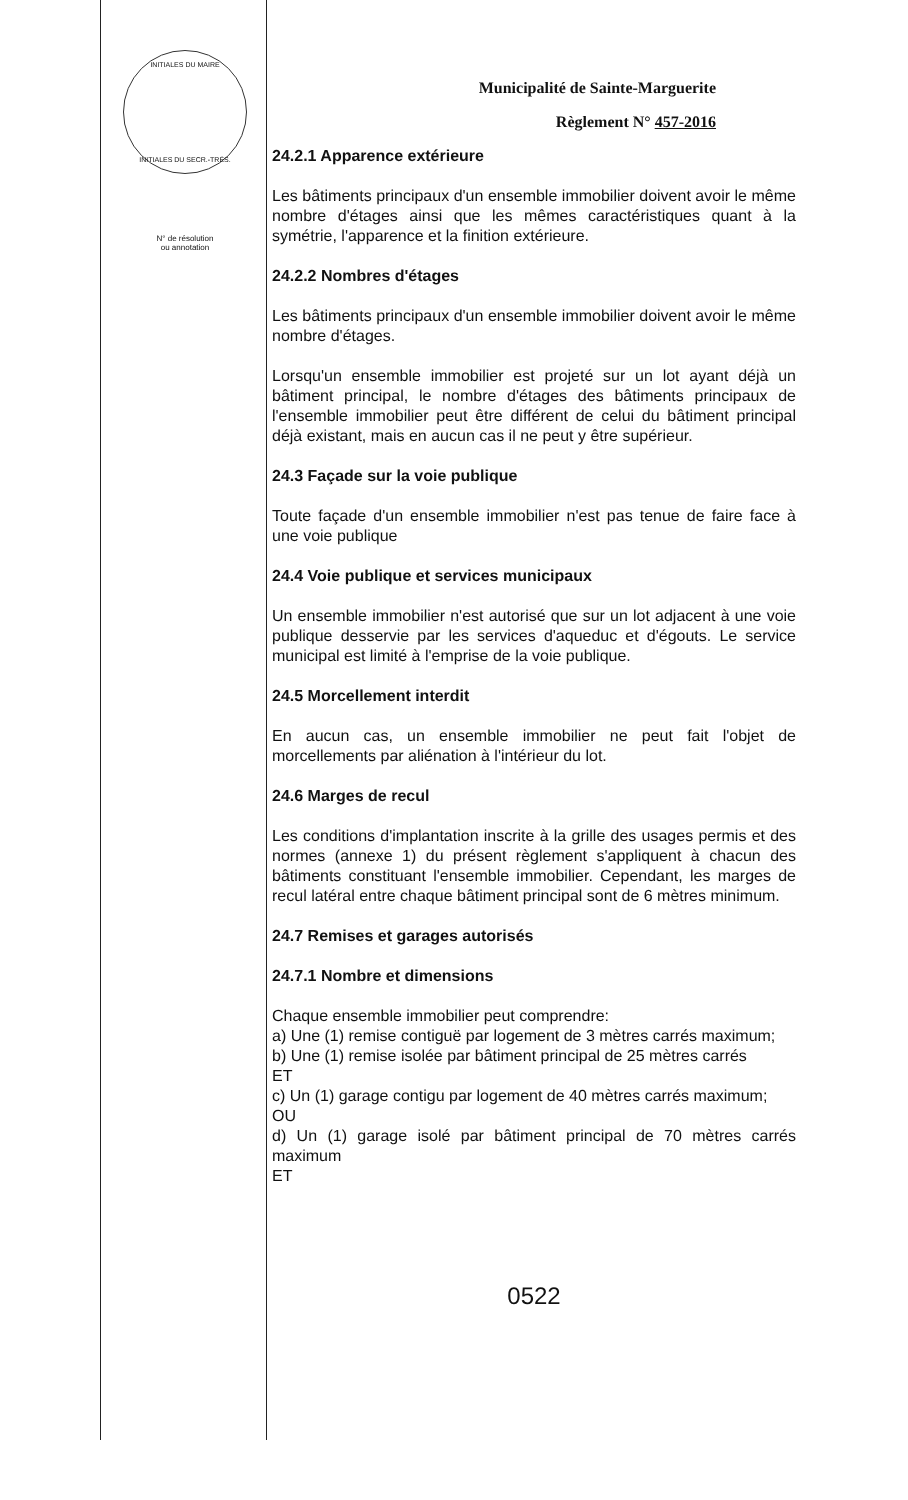INITIALES DU MAIRE
INITIALES DU SECR.-TRÉS.
N° de résolution
ou annotation
Municipalité de Sainte-Marguerite
Règlement N° 457-2016
24.2.1 Apparence extérieure
Les bâtiments principaux d'un ensemble immobilier doivent avoir le même nombre d'étages ainsi que les mêmes caractéristiques quant à la symétrie, l'apparence et la finition extérieure.
24.2.2 Nombres d'étages
Les bâtiments principaux d'un ensemble immobilier doivent avoir le même nombre d'étages.
Lorsqu'un ensemble immobilier est projeté sur un lot ayant déjà un bâtiment principal, le nombre d'étages des bâtiments principaux de l'ensemble immobilier peut être différent de celui du bâtiment principal déjà existant, mais en aucun cas il ne peut y être supérieur.
24.3 Façade sur la voie publique
Toute façade d'un ensemble immobilier n'est pas tenue de faire face à une voie publique
24.4 Voie publique et services municipaux
Un ensemble immobilier n'est autorisé que sur un lot adjacent à une voie publique desservie par les services d'aqueduc et d'égouts. Le service municipal est limité à l'emprise de la voie publique.
24.5 Morcellement interdit
En aucun cas, un ensemble immobilier ne peut fait l'objet de morcellements par aliénation à l'intérieur du lot.
24.6 Marges de recul
Les conditions d'implantation inscrite à la grille des usages permis et des normes (annexe 1) du présent règlement s'appliquent à chacun des bâtiments constituant l'ensemble immobilier. Cependant, les marges de recul latéral entre chaque bâtiment principal sont de 6 mètres minimum.
24.7 Remises et garages autorisés
24.7.1 Nombre et dimensions
Chaque ensemble immobilier peut comprendre:
a) Une (1) remise contiguë par logement de 3 mètres carrés maximum;
b) Une (1) remise isolée par bâtiment principal de 25 mètres carrés
ET
c) Un (1) garage contigu par logement de 40 mètres carrés maximum;
OU
d) Un (1) garage isolé par bâtiment principal de 70 mètres carrés maximum
ET
0522